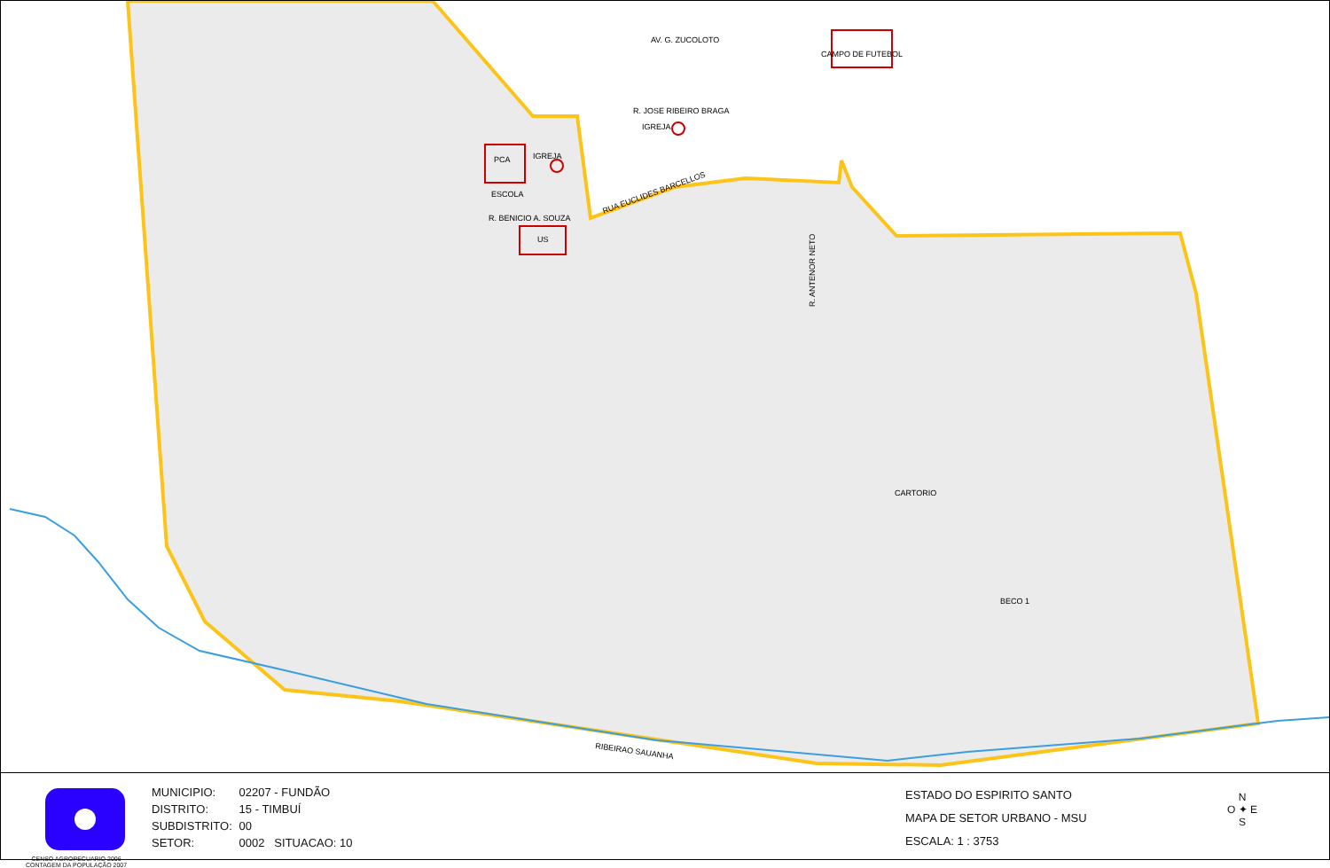AV. G. ZUCOLOTO
CAMPO DE FUTEBOL
R. JOSE RIBEIRO BRAGA
IGREJA
PCA
IGREJA
ESCOLA
R. BENICIO A. SOUZA
US
RUA EUCLIDES BARCELLOS
R. ANTENOR NETO
CARTORIO
BECO 1
RIBEIRAO SAUANHA
CENSO AGROPECUARIO 2006
CONTAGEM DA POPULAÇÃO 2007
MUNICIPIO: 02207 - FUNDÃO
DISTRITO: 15 - TIMBUÍ
SUBDISTRITO: 00
SETOR: 0002 SITUACAO: 10
ESTADO DO ESPIRITO SANTO
MAPA DE SETOR URBANO - MSU
ESCALA: 1 : 3753
N
O ✦ E
S